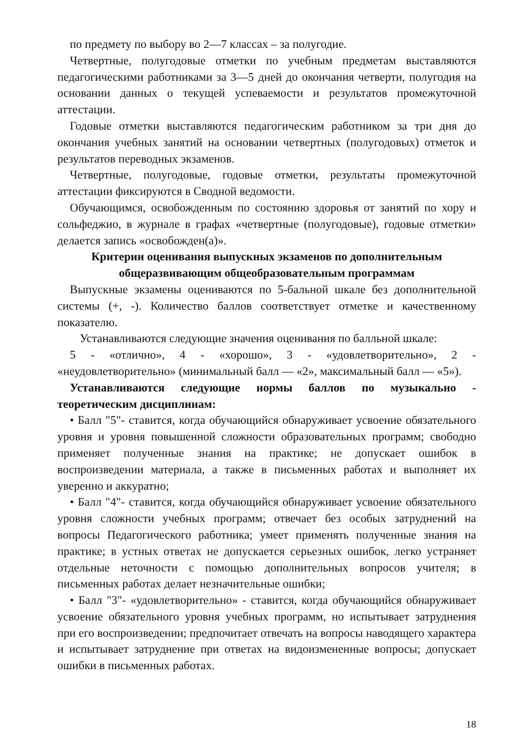по предмету по выбору во 2—7 классах – за полугодие.
Четвертные, полугодовые отметки по учебным предметам выставляются педагогическими работниками за 3—5 дней до окончания четверти, полугодия на основании данных о текущей успеваемости и результатов промежуточной аттестации.
Годовые отметки выставляются педагогическим работником за три дня до окончания учебных занятий на основании четвертных (полугодовых) отметок и результатов переводных экзаменов.
Четвертные, полугодовые, годовые отметки, результаты промежуточной аттестации фиксируются в Сводной ведомости.
Обучающимся, освобожденным по состоянию здоровья от занятий по хору и сольфеджио, в журнале в графах «четвертные (полугодовые), годовые отметки» делается запись «освобожден(а)».
Критерии оценивания выпускных экзаменов по дополнительным
общеразвивающим общеобразовательным программам
Выпускные экзамены оцениваются по 5-бальной шкале без дополнительной системы (+, -). Количество баллов соответствует отметке и качественному показателю.
Устанавливаются следующие значения оценивания по балльной шкале:
5 - «отлично», 4 - «хорошо», 3 - «удовлетворительно», 2 - «неудовлетворительно» (минимальный балл — «2», максимальный балл — «5»).
Устанавливаются следующие нормы баллов по музыкально - теоретическим дисциплинам:
• Балл "5"- ставится, когда обучающийся обнаруживает усвоение обязательного уровня и уровня повышенной сложности образовательных программ; свободно применяет полученные знания на практике; не допускает ошибок в воспроизведении материала, а также в письменных работах и выполняет их уверенно и аккуратно;
• Балл "4"- ставится, когда обучающийся обнаруживает усвоение обязательного уровня сложности учебных программ; отвечает без особых затруднений на вопросы Педагогического работника; умеет применять полученные знания на практике; в устных ответах не допускается серьезных ошибок, легко устраняет отдельные неточности с помощью дополнительных вопросов учителя; в письменных работах делает незначительные ошибки;
• Балл "3"- «удовлетворительно» - ставится, когда обучающийся обнаруживает усвоение обязательного уровня учебных программ, но испытывает затруднения при его воспроизведении; предпочитает отвечать на вопросы наводящего характера и испытывает затруднение при ответах на видоизмененные вопросы; допускает ошибки в письменных работах.
18